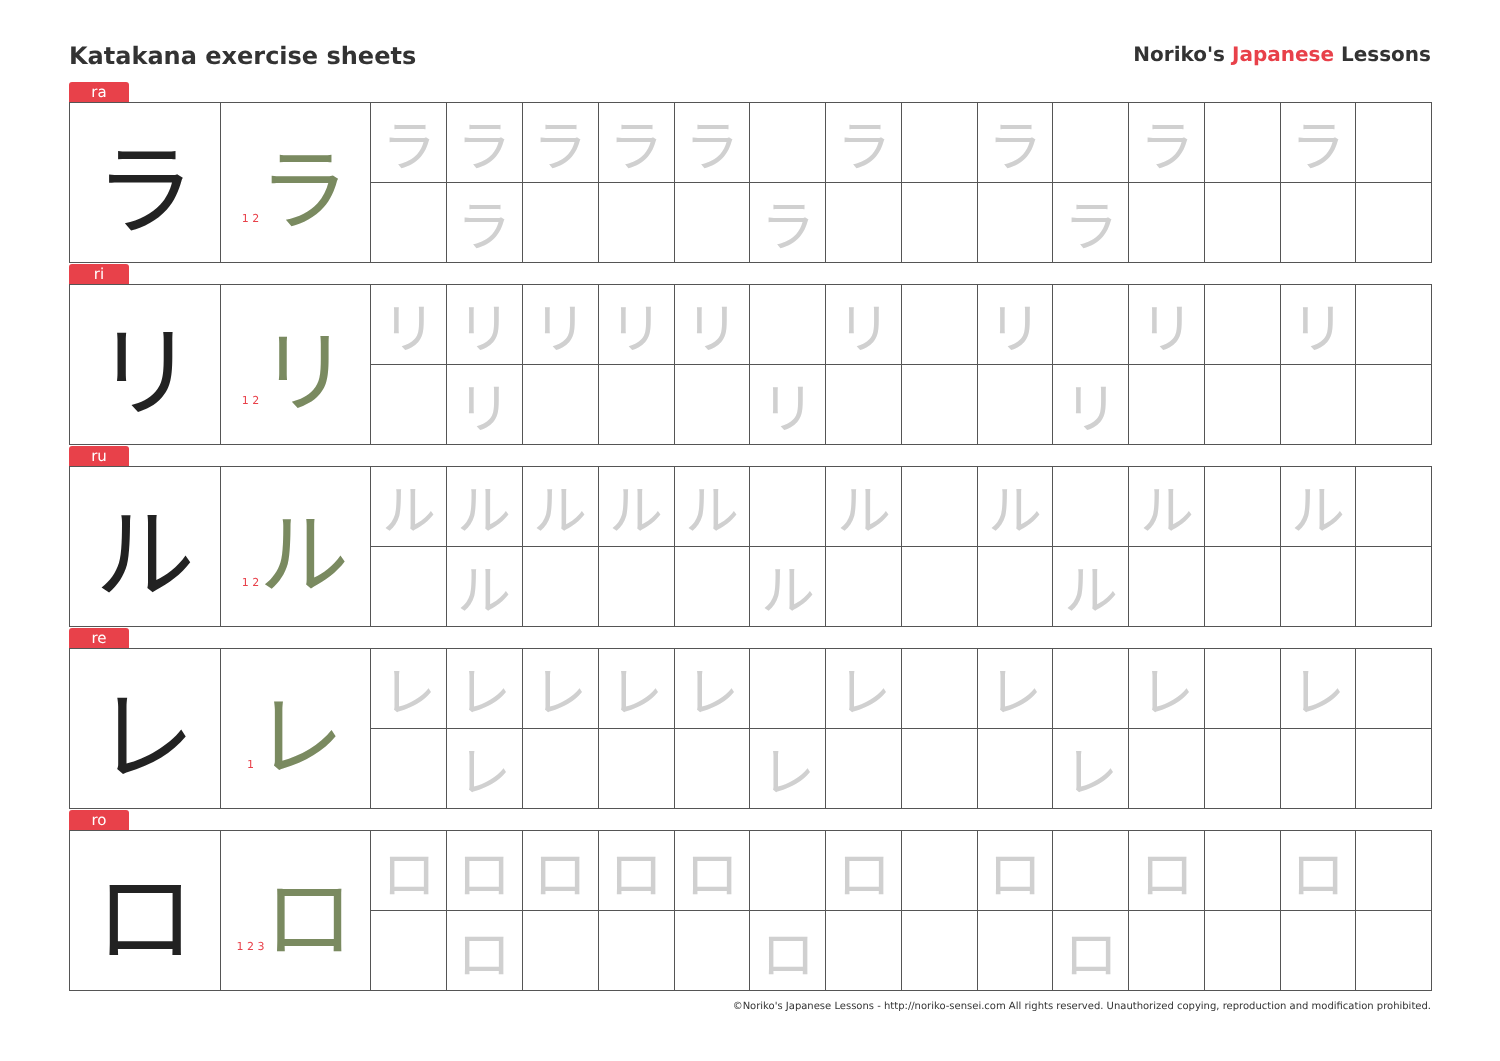Katakana exercise sheets
Noriko's Japanese Lessons
ra
| ラ | 1 2 ラ | ラ | ラ | ラ | ラ | ラ | | ラ | | ラ | | ラ | | ラ | |
| | | | ラ | | | | ラ | | | | ラ | | | | |
ri
| リ | 1 2 リ | リ | リ | リ | リ | リ | | リ | | リ | | リ | | リ | |
| | | | リ | | | | リ | | | | リ | | | | |
ru
| ル | 1 2 ル | ル | ル | ル | ル | ル | | ル | | ル | | ル | | ル | |
| | | | ル | | | | ル | | | | ル | | | | |
re
| レ | 1 レ | レ | レ | レ | レ | レ | | レ | | レ | | レ | | レ | |
| | | | レ | | | | レ | | | | レ | | | | |
ro
| ロ | 1 2 3 ロ | ロ | ロ | ロ | ロ | ロ | | ロ | | ロ | | ロ | | ロ | |
| | | | ロ | | | | ロ | | | | ロ | | | | |
©Noriko's Japanese Lessons - http://noriko-sensei.com All rights reserved. Unauthorized copying, reproduction and modification prohibited.